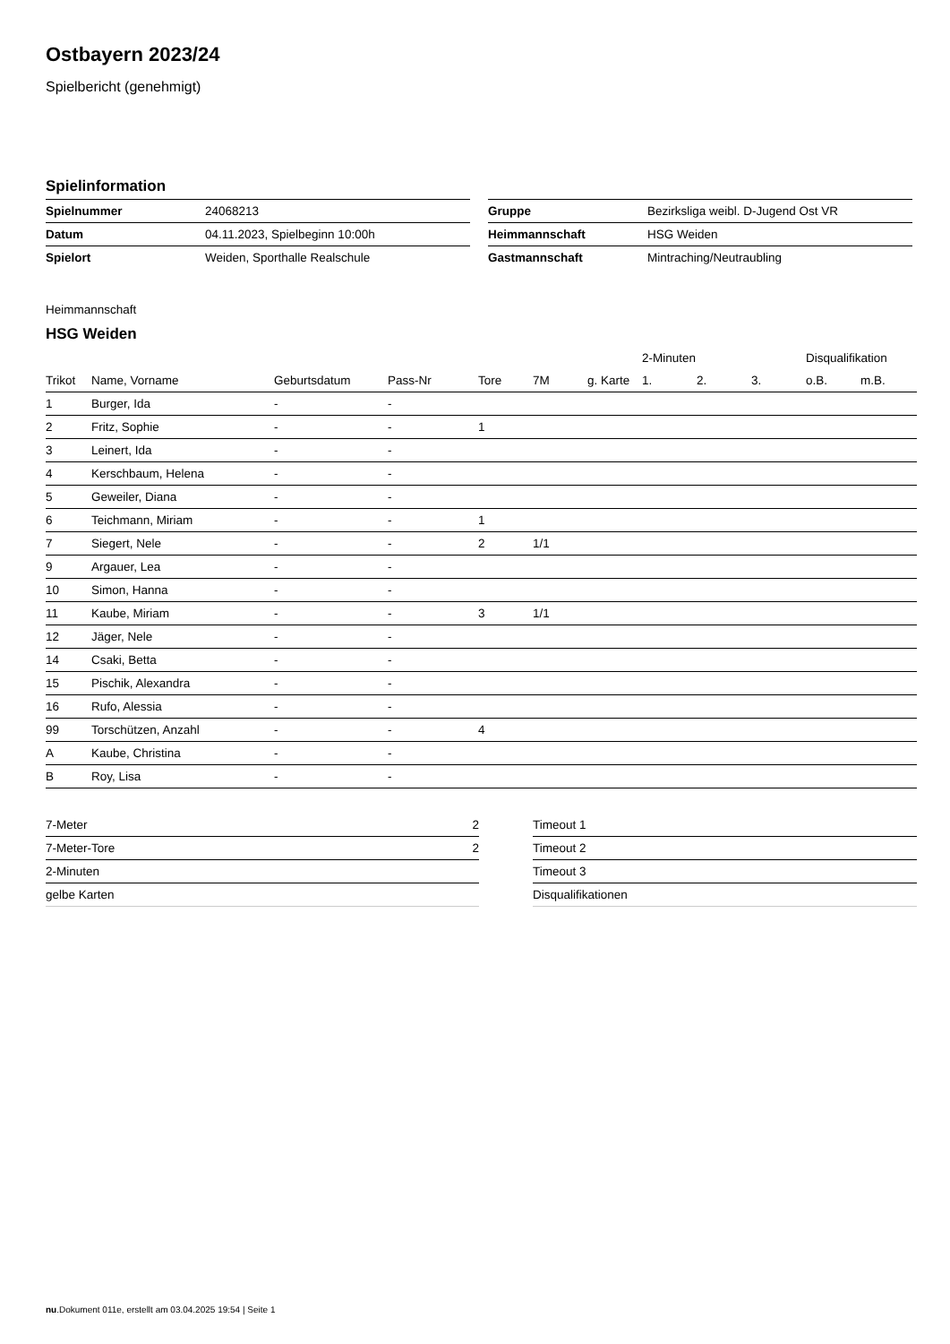Ostbayern 2023/24
Spielbericht (genehmigt)
Spielinformation
| Spielnummer | 24068213 |
| Datum | 04.11.2023, Spielbeginn 10:00h |
| Spielort | Weiden, Sporthalle Realschule |
| Gruppe | Bezirksliga weibl. D-Jugend Ost VR |
| Heimmannschaft | HSG Weiden |
| Gastmannschaft | Mintraching/Neutraubling |
Heimmannschaft
HSG Weiden
| | | | | | | | | 2-Minuten | | | Disqualifikation | |
| --- | --- | --- | --- | --- | --- | --- | --- | --- | --- | --- | --- | --- |
| Trikot | Name, Vorname | Geburtsdatum | Pass-Nr | Tore | 7M | g. Karte | | 1. | 2. | 3. | o.B. | m.B. |
| 1 | Burger, Ida | - | - | | | | | | | | | |
| 2 | Fritz, Sophie | - | - | 1 | | | | | | | | |
| 3 | Leinert, Ida | - | - | | | | | | | | | |
| 4 | Kerschbaum, Helena | - | - | | | | | | | | | |
| 5 | Geweiler, Diana | - | - | | | | | | | | | |
| 6 | Teichmann, Miriam | - | - | 1 | | | | | | | | |
| 7 | Siegert, Nele | - | - | 2 | 1/1 | | | | | | | |
| 9 | Argauer, Lea | - | - | | | | | | | | | |
| 10 | Simon, Hanna | - | - | | | | | | | | | |
| 11 | Kaube, Miriam | - | - | 3 | 1/1 | | | | | | | |
| 12 | Jäger, Nele | - | - | | | | | | | | | |
| 14 | Csaki, Betta | - | - | | | | | | | | | |
| 15 | Pischik, Alexandra | - | - | | | | | | | | | |
| 16 | Rufo, Alessia | - | - | | | | | | | | | |
| 99 | Torschützen, Anzahl | - | - | 4 | | | | | | | | |
| A | Kaube, Christina | - | - | | | | | | | | | |
| B | Roy, Lisa | - | - | | | | | | | | | |
| 7-Meter | 2 |
| 7-Meter-Tore | 2 |
| 2-Minuten | |
| gelbe Karten | |
| Timeout 1 |
| Timeout 2 |
| Timeout 3 |
| Disqualifikationen |
nu.Dokument 011e, erstellt am 03.04.2025 19:54 | Seite 1